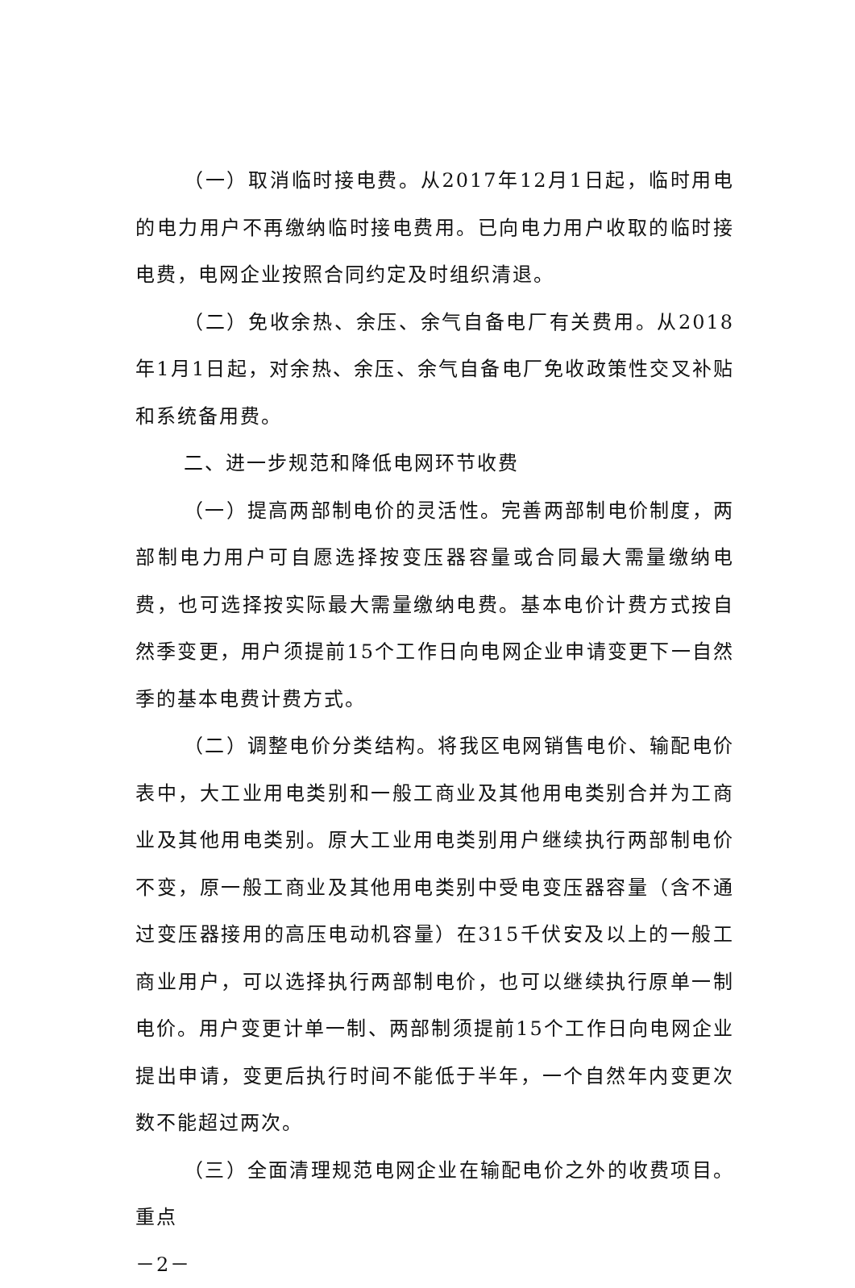（一）取消临时接电费。从2017年12月1日起，临时用电的电力用户不再缴纳临时接电费用。已向电力用户收取的临时接电费，电网企业按照合同约定及时组织清退。
（二）免收余热、余压、余气自备电厂有关费用。从2018年1月1日起，对余热、余压、余气自备电厂免收政策性交叉补贴和系统备用费。
二、进一步规范和降低电网环节收费
（一）提高两部制电价的灵活性。完善两部制电价制度，两部制电力用户可自愿选择按变压器容量或合同最大需量缴纳电费，也可选择按实际最大需量缴纳电费。基本电价计费方式按自然季变更，用户须提前15个工作日向电网企业申请变更下一自然季的基本电费计费方式。
（二）调整电价分类结构。将我区电网销售电价、输配电价表中，大工业用电类别和一般工商业及其他用电类别合并为工商业及其他用电类别。原大工业用电类别用户继续执行两部制电价不变，原一般工商业及其他用电类别中受电变压器容量（含不通过变压器接用的高压电动机容量）在315千伏安及以上的一般工商业用户，可以选择执行两部制电价，也可以继续执行原单一制电价。用户变更计单一制、两部制须提前15个工作日向电网企业提出申请，变更后执行时间不能低于半年，一个自然年内变更次数不能超过两次。
（三）全面清理规范电网企业在输配电价之外的收费项目。重点
－2－